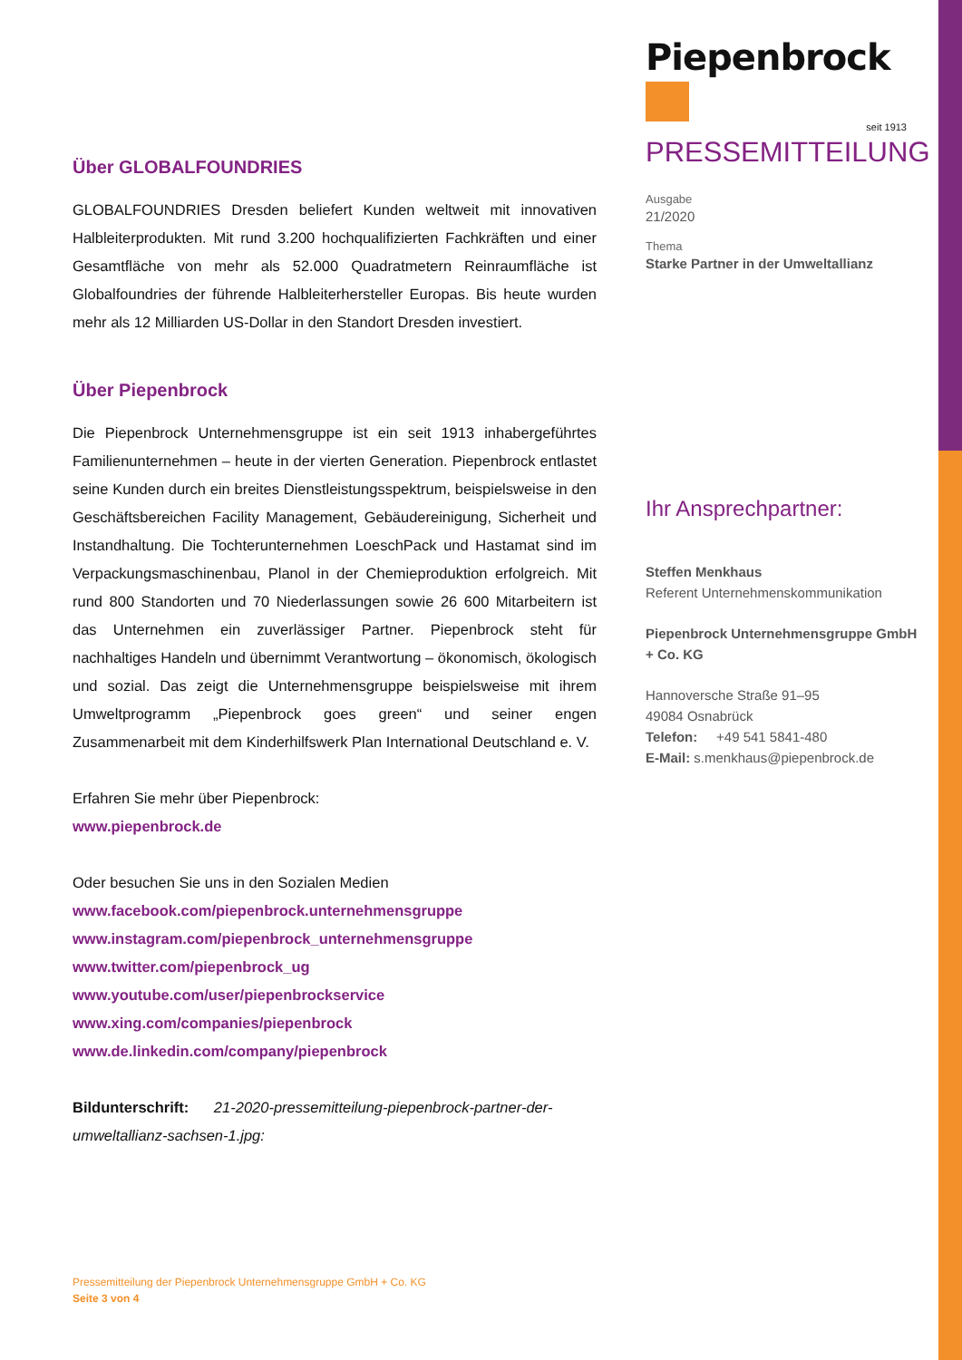Piepenbrock
seit 1913
PRESSEMITTEILUNG
Ausgabe
21/2020
Thema
Starke Partner in der Umweltallianz
Ihr Ansprechpartner:
Steffen Menkhaus
Referent Unternehmenskommunikation
Piepenbrock Unternehmensgruppe GmbH + Co. KG
Hannoversche Straße 91–95
49084 Osnabrück
Telefon: +49 541 5841-480
E-Mail: s.menkhaus@piepenbrock.de
Über GLOBALFOUNDRIES
GLOBALFOUNDRIES Dresden beliefert Kunden weltweit mit innovativen Halbleiterprodukten. Mit rund 3.200 hochqualifizierten Fachkräften und einer Gesamtfläche von mehr als 52.000 Quadratmetern Reinraumfläche ist Globalfoundries der führende Halbleiterhersteller Europas. Bis heute wurden mehr als 12 Milliarden US-Dollar in den Standort Dresden investiert.
Über Piepenbrock
Die Piepenbrock Unternehmensgruppe ist ein seit 1913 inhabergeführtes Familienunternehmen – heute in der vierten Generation. Piepenbrock entlastet seine Kunden durch ein breites Dienstleistungsspektrum, beispielsweise in den Geschäftsbereichen Facility Management, Gebäudereinigung, Sicherheit und Instandhaltung. Die Tochterunternehmen LoeschPack und Hastamat sind im Verpackungsmaschinenbau, Planol in der Chemieproduktion erfolgreich. Mit rund 800 Standorten und 70 Niederlassungen sowie 26 600 Mitarbeitern ist das Unternehmen ein zuverlässiger Partner. Piepenbrock steht für nachhaltiges Handeln und übernimmt Verantwortung – ökonomisch, ökologisch und sozial. Das zeigt die Unternehmensgruppe beispielsweise mit ihrem Umweltprogramm „Piepenbrock goes green“ und seiner engen Zusammenarbeit mit dem Kinderhilfswerk Plan International Deutschland e. V.
Erfahren Sie mehr über Piepenbrock:
www.piepenbrock.de
Oder besuchen Sie uns in den Sozialen Medien
www.facebook.com/piepenbrock.unternehmensgruppe
www.instagram.com/piepenbrock_unternehmensgruppe
www.twitter.com/piepenbrock_ug
www.youtube.com/user/piepenbrockservice
www.xing.com/companies/piepenbrock
www.de.linkedin.com/company/piepenbrock
Bildunterschrift: 21-2020-pressemitteilung-piepenbrock-partner-der-umweltallianz-sachsen-1.jpg:
Pressemitteilung der Piepenbrock Unternehmensgruppe GmbH + Co. KG
Seite 3 von 4